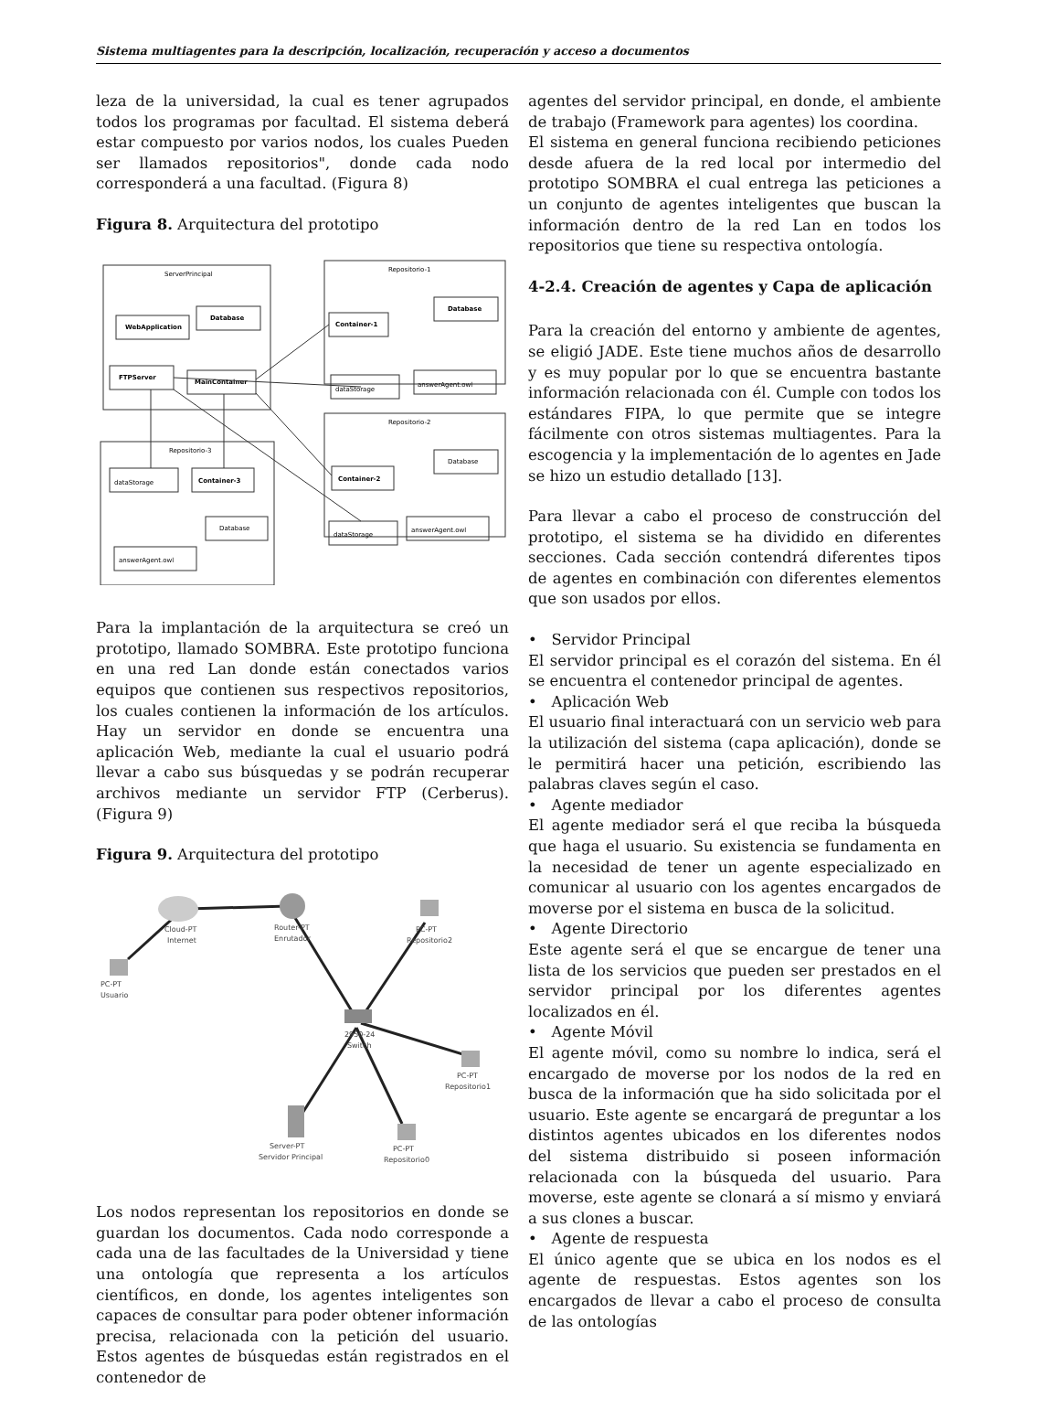Sistema multiagentes para la descripción, localización, recuperación y acceso a documentos
leza de la universidad, la cual es tener agrupados todos los programas por facultad. El sistema deberá estar compuesto por varios nodos, los cuales Pueden ser llamados repositorios", donde cada nodo corresponderá a una facultad. (Figura 8)
Figura 8. Arquitectura del prototipo
ServerPrincipal
Repositorio-1
Repositorio-2
Repositorio-3
WebApplication
Database
FTPServer
MainContainer
Container-1
Database
dataStorage
answerAgent.owl
Container-2
Database
dataStorage
answerAgent.owl
dataStorage
Container-3
Database
answerAgent.owl
Para la implantación de la arquitectura se creó un prototipo, llamado SOMBRA. Este prototipo funciona en una red Lan donde están conectados varios equipos que contienen sus respectivos repositorios, los cuales contienen la información de los artículos. Hay un servidor en donde se encuentra una aplicación Web, mediante la cual el usuario podrá llevar a cabo sus búsquedas y se podrán recuperar archivos mediante un servidor FTP (Cerberus). (Figura 9)
Figura 9. Arquitectura del prototipo
Cloud-PT
Internet
Router-PT
Enrutador
PC-PT
Repositorio2
PC-PT
Usuario
2950-24
Switch
PC-PT
Repositorio1
Server-PT
Servidor Principal
PC-PT
Repositorio0
Los nodos representan los repositorios en donde se guardan los documentos. Cada nodo corresponde a cada una de las facultades de la Universidad y tiene una ontología que representa a los artículos científicos, en donde, los agentes inteligentes son capaces de consultar para poder obtener información precisa, relacionada con la petición del usuario. Estos agentes de búsquedas están registrados en el contenedor de
agentes del servidor principal, en donde, el ambiente de trabajo (Framework para agentes) los coordina.
El sistema en general funciona recibiendo peticiones desde afuera de la red local por intermedio del prototipo SOMBRA el cual entrega las peticiones a un conjunto de agentes inteligentes que buscan la información dentro de la red Lan en todos los repositorios que tiene su respectiva ontología.
4-2.4. Creación de agentes y Capa de aplicación
Para la creación del entorno y ambiente de agentes, se eligió JADE. Este tiene muchos años de desarrollo y es muy popular por lo que se encuentra bastante información relacionada con él. Cumple con todos los estándares FIPA, lo que permite que se integre fácilmente con otros sistemas multiagentes. Para la escogencia y la implementación de lo agentes en Jade se hizo un estudio detallado [13].
Para llevar a cabo el proceso de construcción del prototipo, el sistema se ha dividido en diferentes secciones. Cada sección contendrá diferentes tipos de agentes en combinación con diferentes elementos que son usados por ellos.
• Servidor Principal
El servidor principal es el corazón del sistema. En él se encuentra el contenedor principal de agentes.
• Aplicación Web
El usuario final interactuará con un servicio web para la utilización del sistema (capa aplicación), donde se le permitirá hacer una petición, escribiendo las palabras claves según el caso.
• Agente mediador
El agente mediador será el que reciba la búsqueda que haga el usuario. Su existencia se fundamenta en la necesidad de tener un agente especializado en comunicar al usuario con los agentes encargados de moverse por el sistema en busca de la solicitud.
• Agente Directorio
Este agente será el que se encargue de tener una lista de los servicios que pueden ser prestados en el servidor principal por los diferentes agentes localizados en él.
• Agente Móvil
El agente móvil, como su nombre lo indica, será el encargado de moverse por los nodos de la red en busca de la información que ha sido solicitada por el usuario. Este agente se encargará de preguntar a los distintos agentes ubicados en los diferentes nodos del sistema distribuido si poseen información relacionada con la búsqueda del usuario. Para moverse, este agente se clonará a sí mismo y enviará a sus clones a buscar.
• Agente de respuesta
El único agente que se ubica en los nodos es el agente de respuestas. Estos agentes son los encargados de llevar a cabo el proceso de consulta de las ontologías